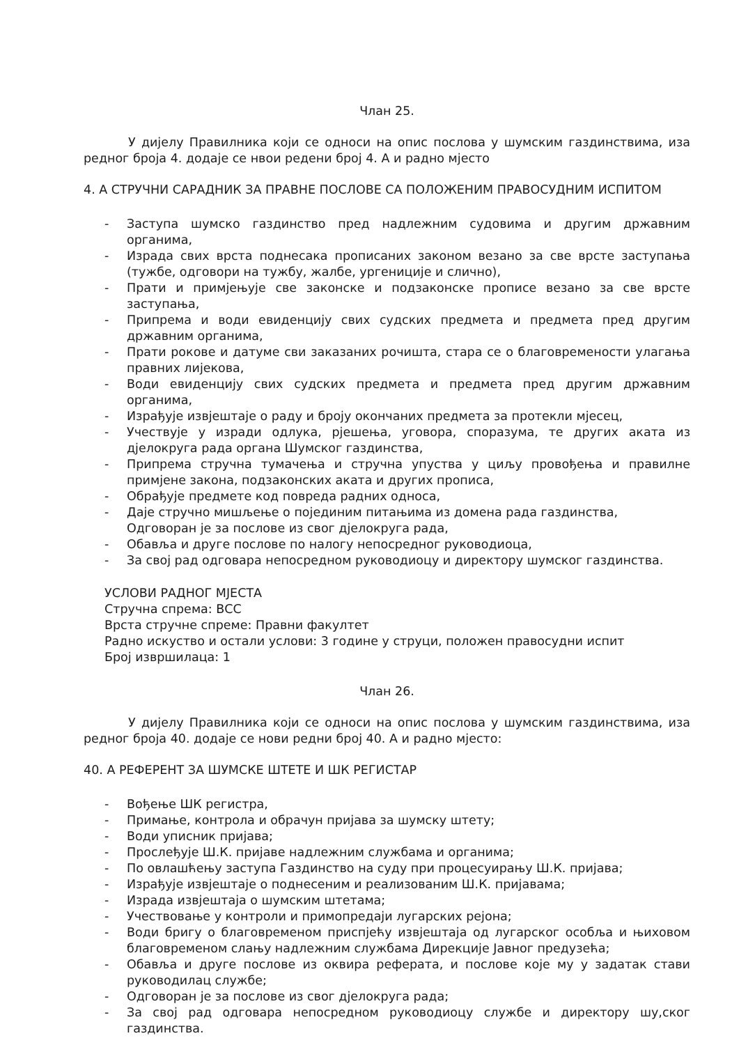Члан 25.
У дијелу Правилника који се односи на опис послова у шумским газдинствима, иза редног броја 4. додаје се нвои редени број 4. А и радно мјесто
4. А СТРУЧНИ САРАДНИК ЗА ПРАВНЕ ПОСЛОВЕ СА ПОЛОЖЕНИМ ПРАВОСУДНИМ ИСПИТОМ
- Заступа шумско газдинство пред надлежним судовима и другим државним органима,
- Израда свих врста поднесака прописаних законом везано за све врсте заступања (тужбе, одговори на тужбу, жалбе, ургениције и слично),
- Прати и примјењује све законске и подзаконске прописе везано за све врсте заступања,
- Припрема и води евиденцију свих судских предмета и предмета пред другим државним органима,
- Прати рокове и датуме сви заказаних рочишта, стара се о благовремености улагања правних лијекова,
- Води евиденцију свих судских предмета и предмета пред другим државним органима,
- Израђује извјештаје о раду и броју окончаних предмета за протекли мјесец,
- Учествује у изради одлука, рјешења, уговора, споразума, те других аката из дјелокруга рада органа Шумског газдинства,
- Припрема стручна тумачења и стручна упуства у циљу провођења и правилне примјене закона, подзаконских аката и других прописа,
- Обрађује предмете код повреда радних односа,
- Даје стручно мишљење о појединим питањима из домена рада газдинства,
Одговоран је за послове из свог дјелокруга рада,
- Обавља и друге послове по налогу непосредног руководиоца,
- За свој рад одговара непосредном руководиоцу и директору шумског газдинства.
УСЛОВИ РАДНОГ МЈЕСТА
Стручна спрема: ВСС
Врста стручне спреме: Правни факултет
Радно искуство и остали услови: 3 године у струци, положен правосудни испит
Број извршилаца: 1
Члан 26.
У дијелу Правилника који се односи на опис послова у шумским газдинствима, иза редног броја 40. додаје се нови редни број 40. А и радно мјесто:
40. А РЕФЕРЕНТ ЗА ШУМСКЕ ШТЕТЕ И ШК РЕГИСТАР
- Вођење ШК регистра,
- Примање, контрола и обрачун пријава за шумску штету;
- Води уписник пријава;
- Прослеђује Ш.К. пријаве надлежним службама и органима;
- По овлашћењу заступа Газдинство на суду при процесуирању Ш.К. пријава;
- Израђује извјештаје о поднесеним и реализованим Ш.К. пријавама;
- Израда извјештаја о шумским штетама;
- Учествовање у контроли и примопредаји лугарских рејона;
- Води бригу о благовременом приспјећу извјештаја од лугарског особља и њиховом благовременом слању надлежним службама Дирекције Јавног предузећа;
- Обавља и друге послове из оквира реферата, и послове које му у задатак стави руководилац службе;
- Одговоран је за послове из свог дјелокруга рада;
- За свој рад одговара непосредном руководиоцу службе и директору шу,ског газдинства.